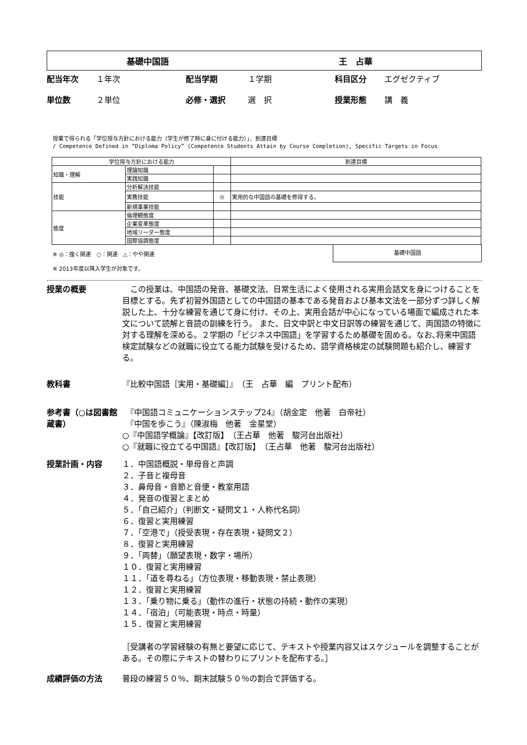基礎中国語 王　占華
配当年次 １年次 配当学期 １学期 科目区分 エグゼクティブ 単位数 ２単位 必修・選択 選　択 授業形態 講　義
授業で得られる「学位授与方針における能力（学生が修了時に身に付ける能力）」、到達目標
/ Competence Defined in “Diploma Policy” (Competence Students Attain by Course Completion), Specific Targets in Focus
| 学位授与方針における能力 | | | 到達目標 |
| --- | --- | --- | --- |
| 知識・理解 | 理論知識 | | |
| | 実践知識 | | |
| 技能 | 分析解決技能 | | |
| | 実務技能 | ◎ | 実用的な中国語の基礎を修得する。 |
| | 新規事業技能 | | |
| 態度 | 倫理観態度 | | |
| | 企業変革態度 | | |
| | 地域リーダー態度 | | |
| | 国際協調態度 | | |
※ ◎：強く関連　○：関連　△：やや関連
※ 2013年度以降入学生が対象です。
基礎中国語
授業の概要 　この授業は、中国語の発音、基礎文法、日常生活によく使用される実用会話文を身につけることを目標とする。先ず初習外国語としての中国語の基本である発音および基本文法を一部分ずつ詳しく解説した上、十分な練習を通じて身に付け、その上、実用会話が中心になっている場面で編成された本文について読解と音読の訓練を行う。 また、日文中訳と中文日訳等の練習を通じて、両国語の特徴に対する理解を深める。２学期の「ビジネス中国語」を学習するため基礎を固める。なお､将来中国語検定試験などの就職に役立てる能力試験を受けるため、語学資格検定の試験問題も紹介し、練習する。
教科書 『比較中国語［実用・基礎編］』　（王　占華　編　プリント配布）
参考書（○は図書館蔵書）
　『中国語コミュニケーションステップ24』（胡金定　他著　白帝社）
　『中国を歩こう』（陳淑梅　他著　金星堂）
○『中国語学概論』【改訂版】　（王占華　他著　駿河台出版社）
○『就職に役立てる中国語』【改訂版】　（王占華　他著　駿河台出版社）
授業計画・内容 １．中国語概説・単母音と声調
２．子音と複母音
３．鼻母音・音節と音便・教室用語
４．発音の復習とまとめ
５．「自己紹介」（判断文・疑問文１・人称代名詞）
６．復習と実用練習
７．「空港で」（授受表現・存在表現・疑問文２）
８．復習と実用練習
９．「両替」（願望表現・数字・場所）
１０．復習と実用練習
１１．「道を尋ねる」（方位表現・移動表現・禁止表現）
１２．復習と実用練習
１３．「乗り物に乗る」（動作の進行・状態の持続・動作の実現）
１４．「宿泊」（可能表現・時点・時量）
１５．復習と実用練習
［受講者の学習経験の有無と要望に応じて、テキストや授業内容又はスケジュールを調整することがある。その際にテキストの替わりにプリントを配布する。］
成績評価の方法 普段の練習５０％、期末試験５０％の割合で評価する。